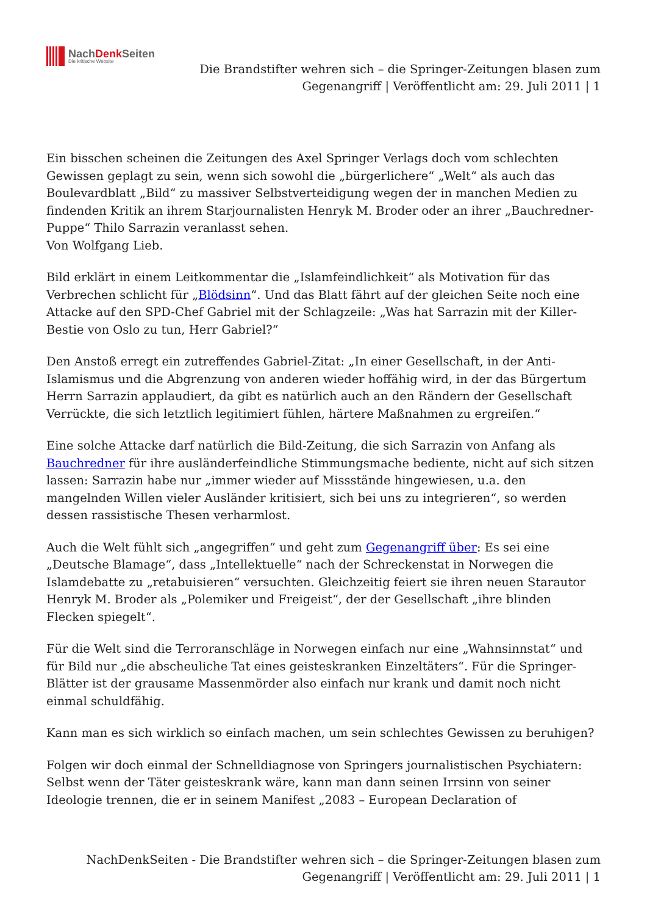NachDenk Seiten
Die kritische Website
Die Brandstifter wehren sich – die Springer-Zeitungen blasen zum
Gegenangriff | Veröffentlicht am: 29. Juli 2011 | 1
Ein bisschen scheinen die Zeitungen des Axel Springer Verlags doch vom schlechten Gewissen geplagt zu sein, wenn sich sowohl die „bürgerlichere“ „Welt“ als auch das Boulevardblatt „Bild“ zu massiver Selbstverteidigung wegen der in manchen Medien zu findenden Kritik an ihrem Starjournalisten Henryk M. Broder oder an ihrer „Bauchredner-Puppe“ Thilo Sarrazin veranlasst sehen.
Von Wolfgang Lieb.
Bild erklärt in einem Leitkommentar die „Islamfeindlichkeit“ als Motivation für das Verbrechen schlicht für „Blödsinn“. Und das Blatt fährt auf der gleichen Seite noch eine Attacke auf den SPD-Chef Gabriel mit der Schlagzeile: „Was hat Sarrazin mit der Killer-Bestie von Oslo zu tun, Herr Gabriel?“
Den Anstoß erregt ein zutreffendes Gabriel-Zitat: „In einer Gesellschaft, in der Anti-Islamismus und die Abgrenzung von anderen wieder hoffähig wird, in der das Bürgertum Herrn Sarrazin applaudiert, da gibt es natürlich auch an den Rändern der Gesellschaft Verrückte, die sich letztlich legitimiert fühlen, härtere Maßnahmen zu ergreifen.“
Eine solche Attacke darf natürlich die Bild-Zeitung, die sich Sarrazin von Anfang als Bauchredner für ihre ausländerfeindliche Stimmungsmache bediente, nicht auf sich sitzen lassen: Sarrazin habe nur „immer wieder auf Missstände hingewiesen, u.a. den mangelnden Willen vieler Ausländer kritisiert, sich bei uns zu integrieren“, so werden dessen rassistische Thesen verharmlost.
Auch die Welt fühlt sich „angegriffen“ und geht zum Gegenangriff über: Es sei eine „Deutsche Blamage“, dass „Intellektuelle“ nach der Schreckenstat in Norwegen die Islamdebatte zu „retabuisieren“ versuchten. Gleichzeitig feiert sie ihren neuen Starautor Henryk M. Broder als „Polemiker und Freigeist“, der der Gesellschaft „ihre blinden Flecken spiegelt“.
Für die Welt sind die Terroranschläge in Norwegen einfach nur eine „Wahnsinnstat“ und für Bild nur „die abscheuliche Tat eines geisteskranken Einzeltäters“. Für die Springer-Blätter ist der grausame Massenmörder also einfach nur krank und damit noch nicht einmal schuldfähig.
Kann man es sich wirklich so einfach machen, um sein schlechtes Gewissen zu beruhigen?
Folgen wir doch einmal der Schnelldiagnose von Springers journalistischen Psychiatern: Selbst wenn der Täter geisteskrank wäre, kann man dann seinen Irrsinn von seiner Ideologie trennen, die er in seinem Manifest „2083 – European Declaration of
NachDenkSeiten - Die Brandstifter wehren sich – die Springer-Zeitungen blasen zum
Gegenangriff | Veröffentlicht am: 29. Juli 2011 | 1